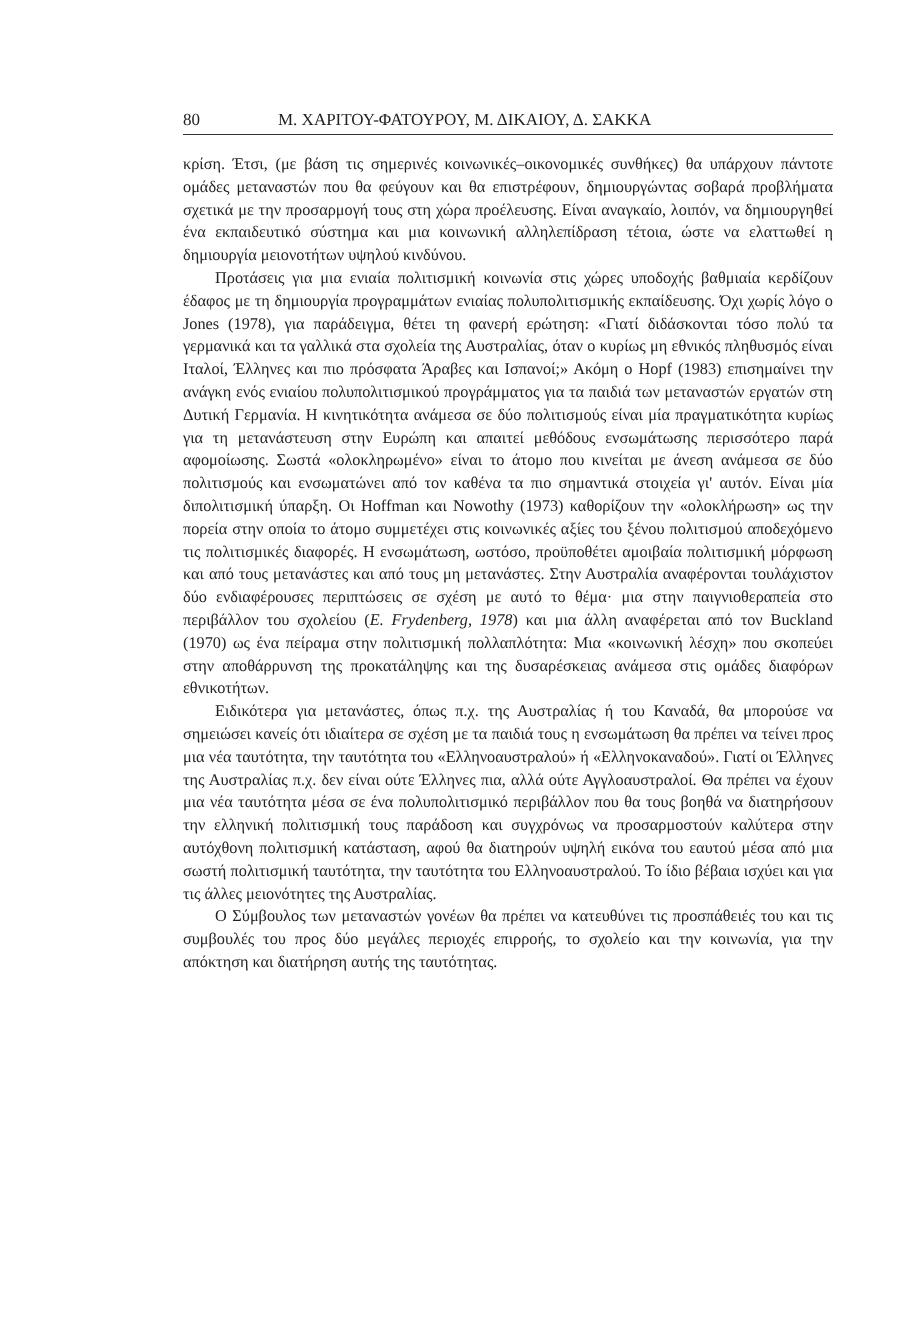80 Μ. ΧΑΡΙΤΟΥ-ΦΑΤΟΥΡΟΥ, Μ. ΔΙΚΑΙΟΥ, Δ. ΣΑΚΚΑ
κρίση. Έτσι, (με βάση τις σημερινές κοινωνικές–οικονομικές συνθήκες) θα υπάρχουν πάντοτε ομάδες μεταναστών που θα φεύγουν και θα επιστρέφουν, δημιουργώντας σοβαρά προβλήματα σχετικά με την προσαρμογή τους στη χώρα προέλευσης. Είναι αναγκαίο, λοιπόν, να δημιουργηθεί ένα εκπαιδευτικό σύστημα και μια κοινωνική αλληλεπίδραση τέτοια, ώστε να ελαττωθεί η δημιουργία μειονοτήτων υψηλού κινδύνου.
Προτάσεις για μια ενιαία πολιτισμική κοινωνία στις χώρες υποδοχής βαθμιαία κερδίζουν έδαφος με τη δημιουργία προγραμμάτων ενιαίας πολυπολιτισμικής εκπαίδευσης. Όχι χωρίς λόγο ο Jones (1978), για παράδειγμα, θέτει τη φανερή ερώτηση: «Γιατί διδάσκονται τόσο πολύ τα γερμανικά και τα γαλλικά στα σχολεία της Αυστραλίας, όταν ο κυρίως μη εθνικός πληθυσμός είναι Ιταλοί, Έλληνες και πιο πρόσφατα Άραβες και Ισπανοί;» Ακόμη ο Hopf (1983) επισημαίνει την ανάγκη ενός ενιαίου πολυπολιτισμικού προγράμματος για τα παιδιά των μεταναστών εργατών στη Δυτική Γερμανία. Η κινητικότητα ανάμεσα σε δύο πολιτισμούς είναι μία πραγματικότητα κυρίως για τη μετανάστευση στην Ευρώπη και απαιτεί μεθόδους ενσωμάτωσης περισσότερο παρά αφομοίωσης. Σωστά «ολοκληρωμένο» είναι το άτομο που κινείται με άνεση ανάμεσα σε δύο πολιτισμούς και ενσωματώνει από τον καθένα τα πιο σημαντικά στοιχεία γι' αυτόν. Είναι μία διπολιτισμική ύπαρξη. Οι Hoffman και Nowothy (1973) καθορίζουν την «ολοκλήρωση» ως την πορεία στην οποία το άτομο συμμετέχει στις κοινωνικές αξίες του ξένου πολιτισμού αποδεχόμενο τις πολιτισμικές διαφορές. Η ενσωμάτωση, ωστόσο, προϋποθέτει αμοιβαία πολιτισμική μόρφωση και από τους μετανάστες και από τους μη μετανάστες. Στην Αυστραλία αναφέρονται τουλάχιστον δύο ενδιαφέρουσες περιπτώσεις σε σχέση με αυτό το θέμα· μια στην παιγνιοθεραπεία στο περιβάλλον του σχολείου (E. Frydenberg, 1978) και μια άλλη αναφέρεται από τον Buckland (1970) ως ένα πείραμα στην πολιτισμική πολλαπλότητα: Μια «κοινωνική λέσχη» που σκοπεύει στην αποθάρρυνση της προκατάληψης και της δυσαρέσκειας ανάμεσα στις ομάδες διαφόρων εθνικοτήτων.
Ειδικότερα για μετανάστες, όπως π.χ. της Αυστραλίας ή του Καναδά, θα μπορούσε να σημειώσει κανείς ότι ιδιαίτερα σε σχέση με τα παιδιά τους η ενσωμάτωση θα πρέπει να τείνει προς μια νέα ταυτότητα, την ταυτότητα του «Ελληνοαυστραλού» ή «Ελληνοκαναδού». Γιατί οι Έλληνες της Αυστραλίας π.χ. δεν είναι ούτε Έλληνες πια, αλλά ούτε Αγγλοαυστραλοί. Θα πρέπει να έχουν μια νέα ταυτότητα μέσα σε ένα πολυπολιτισμικό περιβάλλον που θα τους βοηθά να διατηρήσουν την ελληνική πολιτισμική τους παράδοση και συγχρόνως να προσαρμοστούν καλύτερα στην αυτόχθονη πολιτισμική κατάσταση, αφού θα διατηρούν υψηλή εικόνα του εαυτού μέσα από μια σωστή πολιτισμική ταυτότητα, την ταυτότητα του Ελληνοαυστραλού. Το ίδιο βέβαια ισχύει και για τις άλλες μειονότητες της Αυστραλίας.
Ο Σύμβουλος των μεταναστών γονέων θα πρέπει να κατευθύνει τις προσπάθειές του και τις συμβουλές του προς δύο μεγάλες περιοχές επιρροής, το σχολείο και την κοινωνία, για την απόκτηση και διατήρηση αυτής της ταυτότητας.